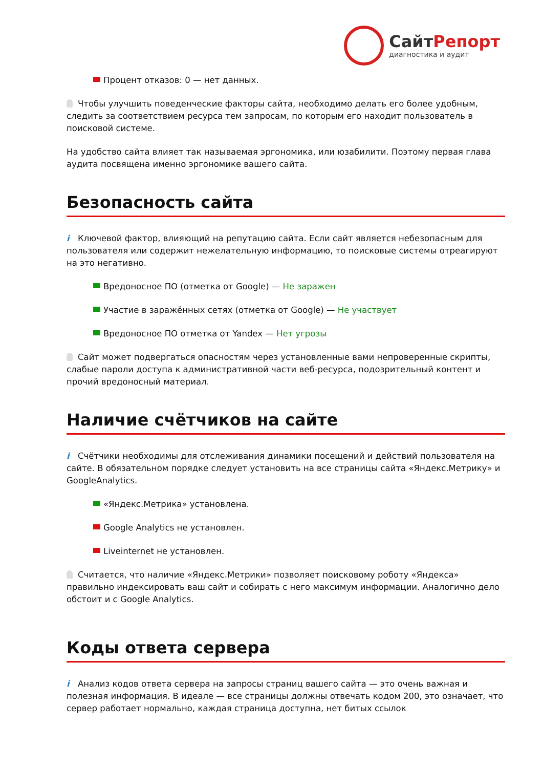СайтРепорт
диагностика и аудит
Процент отказов: 0 — нет данных.
Чтобы улучшить поведенческие факторы сайта, необходимо делать его более удобным, следить за соответствием ресурса тем запросам, по которым его находит пользователь в поисковой системе.
На удобство сайта влияет так называемая эргономика, или юзабилити. Поэтому первая глава аудита посвящена именно эргономике вашего сайта.
Безопасность сайта
i Ключевой фактор, влияющий на репутацию сайта. Если сайт является небезопасным для пользователя или содержит нежелательную информацию, то поисковые системы отреагируют на это негативно.
Вредоносное ПО (отметка от Google) — Не заражен
Участие в заражённых сетях (отметка от Google) — Не участвует
Вредоносное ПО отметка от Yandex — Нет угрозы
Сайт может подвергаться опасностям через установленные вами непроверенные скрипты, слабые пароли доступа к административной части веб-ресурса, подозрительный контент и прочий вредоносный материал.
Наличие счётчиков на сайте
i Счётчики необходимы для отслеживания динамики посещений и действий пользователя на сайте. В обязательном порядке следует установить на все страницы сайта «Яндекс.Метрику» и GoogleAnalytics.
«Яндекс.Метрика» установлена.
Google Analytics не установлен.
Liveinternet не установлен.
Считается, что наличие «Яндекс.Метрики» позволяет поисковому роботу «Яндекса» правильно индексировать ваш сайт и собирать с него максимум информации. Аналогично дело обстоит и с Google Analytics.
Коды ответа сервера
i Анализ кодов ответа сервера на запросы страниц вашего сайта — это очень важная и полезная информация. В идеале — все страницы должны отвечать кодом 200, это означает, что сервер работает нормально, каждая страница доступна, нет битых ссылок